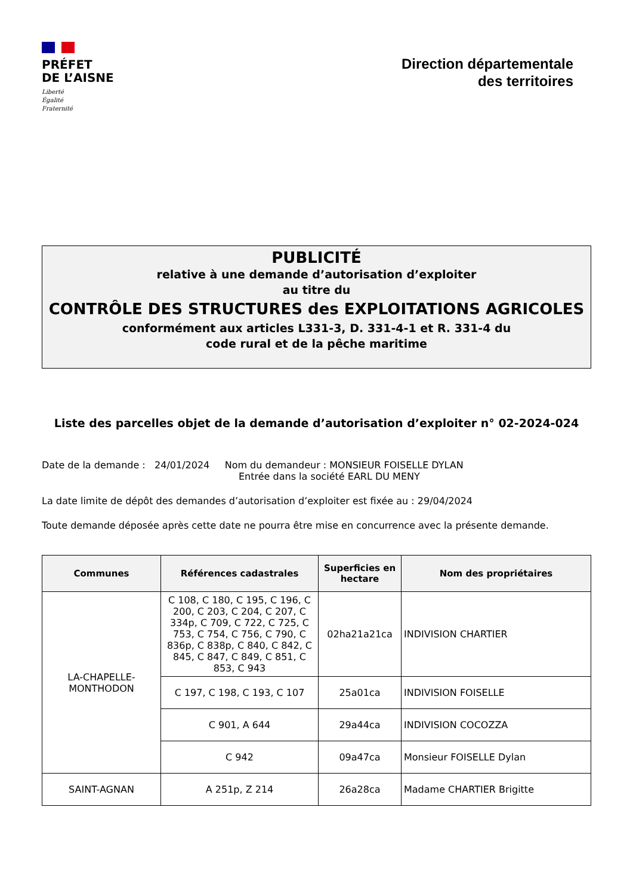PRÉFET
DE L’AISNE
Liberté
Égalité
Fraternité
Direction départementale
des territoires
PUBLICITÉ
relative à une demande d’autorisation d’exploiter
au titre du
CONTRÔLE DES STRUCTURES des EXPLOITATIONS AGRICOLES
conformément aux articles L331-3, D. 331-4-1 et R. 331-4 du
code rural et de la pêche maritime
Liste des parcelles objet de la demande d’autorisation d’exploiter n° 02-2024-024
Date de la demande : 24/01/2024 Nom du demandeur : MONSIEUR FOISELLE DYLAN
Entrée dans la société EARL DU MENY
La date limite de dépôt des demandes d’autorisation d’exploiter est fixée au : 29/04/2024
Toute demande déposée après cette date ne pourra être mise en concurrence avec la présente demande.
| Communes | Références cadastrales | Superficies en hectare | Nom des propriétaires |
| --- | --- | --- | --- |
| LA-CHAPELLE-MONTHODON | C 108, C 180, C 195, C 196, C 200, C 203, C 204, C 207, C 334p, C 709, C 722, C 725, C 753, C 754, C 756, C 790, C 836p, C 838p, C 840, C 842, C 845, C 847, C 849, C 851, C 853, C 943 | 02ha21a21ca | INDIVISION CHARTIER |
| | C 197, C 198, C 193, C 107 | 25a01ca | INDIVISION FOISELLE |
| | C 901, A 644 | 29a44ca | INDIVISION COCOZZA |
| | C 942 | 09a47ca | Monsieur FOISELLE Dylan |
| SAINT-AGNAN | A 251p, Z 214 | 26a28ca | Madame CHARTIER Brigitte |